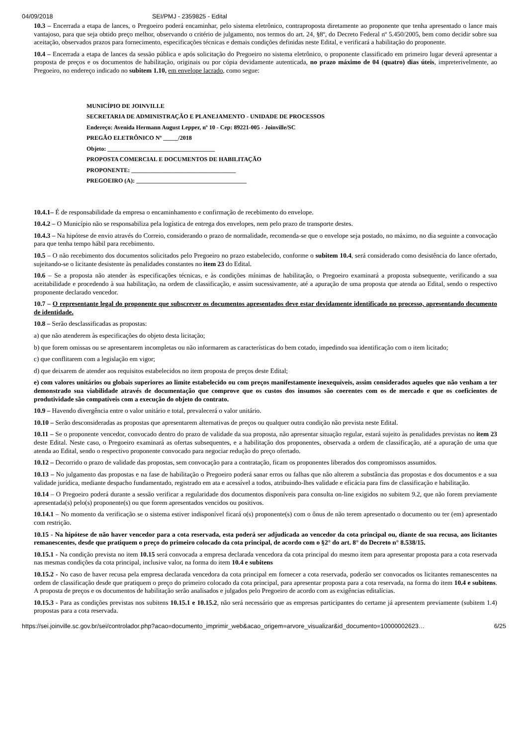04/09/2018 SEI/PMJ - 2359825 - Edital
10.3 – Encerrada a etapa de lances, o Pregoeiro poderá encaminhar, pelo sistema eletrônico, contraproposta diretamente ao proponente que tenha apresentado o lance mais vantajoso, para que seja obtido preço melhor, observando o critério de julgamento, nos termos do art. 24, §8º, do Decreto Federal nº 5.450/2005, bem como decidir sobre sua aceitação, observados prazos para fornecimento, especificações técnicas e demais condições definidas neste Edital, e verificará a habilitação do proponente.
10.4 – Encerrada a etapa de lances da sessão pública e após solicitação do Pregoeiro no sistema eletrônico, o proponente classificado em primeiro lugar deverá apresentar a proposta de preços e os documentos de habilitação, originais ou por cópia devidamente autenticada, no prazo máximo de 04 (quatro) dias úteis, impreterivelmente, ao Pregoeiro, no endereço indicado no subitem 1.10, em envelope lacrado, como segue:
MUNICÍPIO DE JOINVILLE
SECRETARIA DE ADMINISTRAÇÃO E PLANEJAMENTO - UNIDADE DE PROCESSOS
Endereço: Avenida Hermann August Lepper, nº 10 - Cep: 89221-005 - Joinville/SC
PREGÃO ELETRÔNICO Nº _____/2018
Objeto: ____________________________________
PROPOSTA COMERCIAL E DOCUMENTOS DE HABILITAÇÃO
PROPONENTE: ___________________________________
PREGOEIRO (A): _____________________________________
10.4.1– É de responsabilidade da empresa o encaminhamento e confirmação de recebimento do envelope.
10.4.2 – O Município não se responsabiliza pela logística de entrega dos envelopes, nem pelo prazo de transporte destes.
10.4.3 – Na hipótese de envio através do Correio, considerando o prazo de normalidade, recomenda-se que o envelope seja postado, no máximo, no dia seguinte a convocação para que tenha tempo hábil para recebimento.
10.5 – O não recebimento dos documentos solicitados pelo Pregoeiro no prazo estabelecido, conforme o subitem 10.4, será considerado como desistência do lance ofertado, sujeitando-se o licitante desistente às penalidades constantes no item 23 do Edital.
10.6 – Se a proposta não atender às especificações técnicas, e às condições mínimas de habilitação, o Pregoeiro examinará a proposta subsequente, verificando a sua aceitabilidade e procedendo à sua habilitação, na ordem de classificação, e assim sucessivamente, até a apuração de uma proposta que atenda ao Edital, sendo o respectivo proponente declarado vencedor.
10.7 – O representante legal do proponente que subscrever os documentos apresentados deve estar devidamente identificado no processo, apresentando documento de identidade.
10.8 – Serão desclassificadas as propostas:
a) que não atenderem às especificações do objeto desta licitação;
b) que forem omissas ou se apresentarem incompletas ou não informarem as características do bem cotado, impedindo sua identificação com o item licitado;
c) que conflitarem com a legislação em vigor;
d) que deixarem de atender aos requisitos estabelecidos no item proposta de preços deste Edital;
e) com valores unitários ou globais superiores ao limite estabelecido ou com preços manifestamente inexequíveis, assim considerados aqueles que não venham a ter demonstrado sua viabilidade através de documentação que comprove que os custos dos insumos são coerentes com os de mercado e que os coeficientes de produtividade são compatíveis com a execução do objeto do contrato.
10.9 – Havendo divergência entre o valor unitário e total, prevalecerá o valor unitário.
10.10 – Serão desconsideradas as propostas que apresentarem alternativas de preços ou qualquer outra condição não prevista neste Edital.
10.11 – Se o proponente vencedor, convocado dentro do prazo de validade da sua proposta, não apresentar situação regular, estará sujeito às penalidades previstas no item 23 deste Edital. Neste caso, o Pregoeiro examinará as ofertas subsequentes, e a habilitação dos proponentes, observada a ordem de classificação, até a apuração de uma que atenda ao Edital, sendo o respectivo proponente convocado para negociar redução do preço ofertado.
10.12 – Decorrido o prazo de validade das propostas, sem convocação para a contratação, ficam os proponentes liberados dos compromissos assumidos.
10.13 – No julgamento das propostas e na fase de habilitação o Pregoeiro poderá sanar erros ou falhas que não alterem a substância das propostas e dos documentos e a sua validade jurídica, mediante despacho fundamentado, registrado em ata e acessível a todos, atribuindo-lhes validade e eficácia para fins de classificação e habilitação.
10.14 – O Pregoeiro poderá durante a sessão verificar a regularidade dos documentos disponíveis para consulta on-line exigidos no subitem 9.2, que não forem previamente apresentada(s) pelo(s) proponente(s) ou que forem apresentados vencidos ou positivos.
10.14.1 – No momento da verificação se o sistema estiver indisponível ficará o(s) proponente(s) com o ônus de não terem apresentado o documento ou ter (em) apresentado com restrição.
10.15 - Na hipótese de não haver vencedor para a cota reservada, esta poderá ser adjudicada ao vencedor da cota principal ou, diante de sua recusa, aos licitantes remanescentes, desde que pratiquem o preço do primeiro colocado da cota principal, de acordo com o §2° do art. 8° do Decreto n° 8.538/15.
10.15.1 - Na condição prevista no item 10.15 será convocada a empresa declarada vencedora da cota principal do mesmo item para apresentar proposta para a cota reservada nas mesmas condições da cota principal, inclusive valor, na forma do item 10.4 e subitens
10.15.2 - No caso de haver recusa pela empresa declarada vencedora da cota principal em fornecer a cota reservada, poderão ser convocados os licitantes remanescentes na ordem de classificação desde que pratiquem o preço do primeiro colocado da cota principal, para apresentar proposta para a cota reservada, na forma do item 10.4 e subitens. A proposta de preços e os documentos de habilitação serão analisados e julgados pelo Pregoeiro de acordo com as exigências editalícias.
10.15.3 - Para as condições previstas nos subitens 10.15.1 e 10.15.2, não será necessário que as empresas participantes do certame já apresentem previamente (subitem 1.4) propostas para a cota reservada.
https://sei.joinville.sc.gov.br/sei/controlador.php?acao=documento_imprimir_web&acao_origem=arvore_visualizar&id_documento=10000002623… 6/25